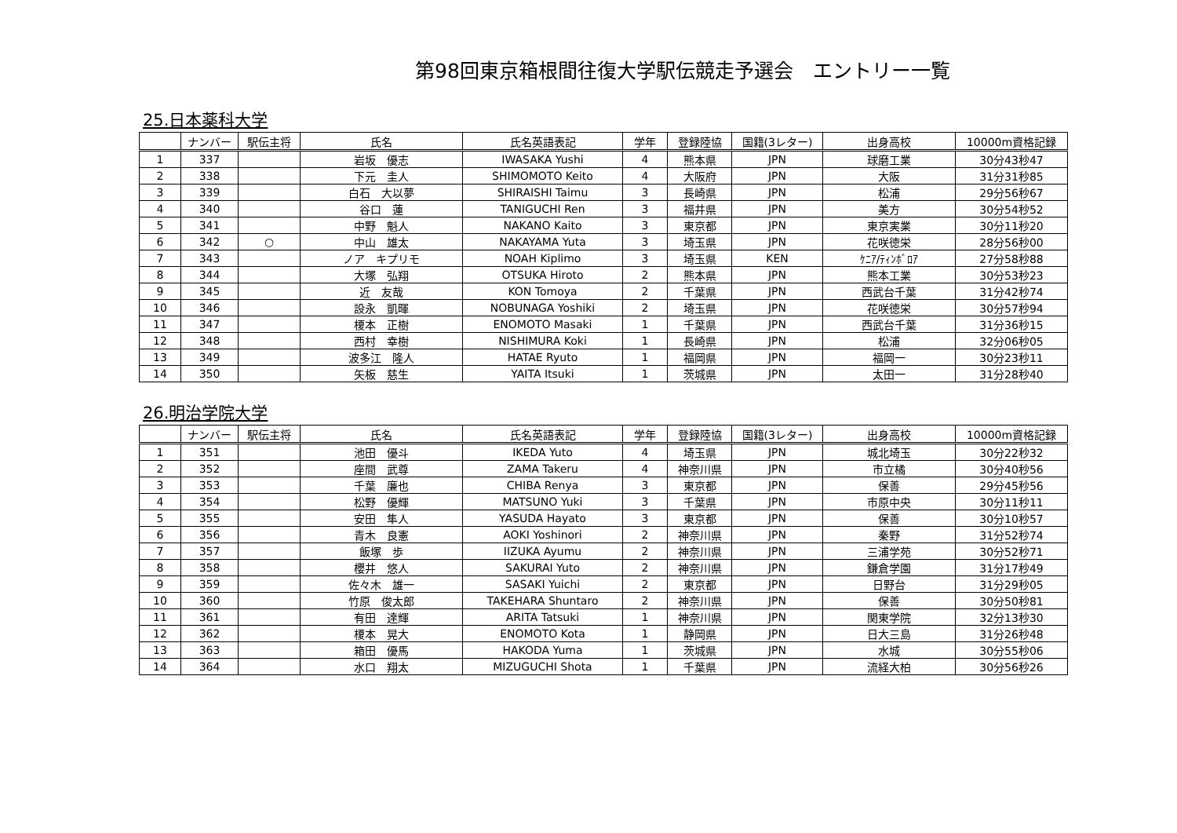第98回東京箱根間往復大学駅伝競走予選会　エントリー一覧
25.日本薬科大学
| | ナンバー | 駅伝主将 | 氏名 | 氏名英語表記 | 学年 | 登録陸協 | 国籍(3レター) | 出身高校 | 10000m資格記録 |
| --- | --- | --- | --- | --- | --- | --- | --- | --- | --- |
| 1 | 337 | | 岩坂 優志 | IWASAKA Yushi | 4 | 熊本県 | JPN | 球磨工業 | 30分43秒47 |
| 2 | 338 | | 下元 圭人 | SHIMOMOTO Keito | 4 | 大阪府 | JPN | 大阪 | 31分31秒85 |
| 3 | 339 | | 白石 大以夢 | SHIRAISHI Taimu | 3 | 長崎県 | JPN | 松浦 | 29分56秒67 |
| 4 | 340 | | 谷口 蓮 | TANIGUCHI Ren | 3 | 福井県 | JPN | 美方 | 30分54秒52 |
| 5 | 341 | | 中野 魁人 | NAKANO Kaito | 3 | 東京都 | JPN | 東京実業 | 30分11秒20 |
| 6 | 342 | ○ | 中山 雄太 | NAKAYAMA Yuta | 3 | 埼玉県 | JPN | 花咲徳栄 | 28分56秒00 |
| 7 | 343 | | ノア キプリモ | NOAH Kiplimo | 3 | 埼玉県 | KEN | ｹﾆｱ/ﾃｨﾝﾎﾞﾛｱ | 27分58秒88 |
| 8 | 344 | | 大塚 弘翔 | OTSUKA Hiroto | 2 | 熊本県 | JPN | 熊本工業 | 30分53秒23 |
| 9 | 345 | | 近 友哉 | KON Tomoya | 2 | 千葉県 | JPN | 西武台千葉 | 31分42秒74 |
| 10 | 346 | | 設永 凱暉 | NOBUNAGA Yoshiki | 2 | 埼玉県 | JPN | 花咲徳栄 | 30分57秒94 |
| 11 | 347 | | 榎本 正樹 | ENOMOTO Masaki | 1 | 千葉県 | JPN | 西武台千葉 | 31分36秒15 |
| 12 | 348 | | 西村 幸樹 | NISHIMURA Koki | 1 | 長崎県 | JPN | 松浦 | 32分06秒05 |
| 13 | 349 | | 波多江 隆人 | HATAE Ryuto | 1 | 福岡県 | JPN | 福岡一 | 30分23秒11 |
| 14 | 350 | | 矢板 慈生 | YAITA Itsuki | 1 | 茨城県 | JPN | 太田一 | 31分28秒40 |
26.明治学院大学
| | ナンバー | 駅伝主将 | 氏名 | 氏名英語表記 | 学年 | 登録陸協 | 国籍(3レター) | 出身高校 | 10000m資格記録 |
| --- | --- | --- | --- | --- | --- | --- | --- | --- | --- |
| 1 | 351 | | 池田 優斗 | IKEDA Yuto | 4 | 埼玉県 | JPN | 城北埼玉 | 30分22秒32 |
| 2 | 352 | | 座間 武尊 | ZAMA Takeru | 4 | 神奈川県 | JPN | 市立橘 | 30分40秒56 |
| 3 | 353 | | 千葉 廉也 | CHIBA Renya | 3 | 東京都 | JPN | 保善 | 29分45秒56 |
| 4 | 354 | | 松野 優輝 | MATSUNO Yuki | 3 | 千葉県 | JPN | 市原中央 | 30分11秒11 |
| 5 | 355 | | 安田 隼人 | YASUDA Hayato | 3 | 東京都 | JPN | 保善 | 30分10秒57 |
| 6 | 356 | | 青木 良憲 | AOKI Yoshinori | 2 | 神奈川県 | JPN | 秦野 | 31分52秒74 |
| 7 | 357 | | 飯塚 歩 | IIZUKA Ayumu | 2 | 神奈川県 | JPN | 三浦学苑 | 30分52秒71 |
| 8 | 358 | | 櫻井 悠人 | SAKURAI Yuto | 2 | 神奈川県 | JPN | 鎌倉学園 | 31分17秒49 |
| 9 | 359 | | 佐々木 雄一 | SASAKI Yuichi | 2 | 東京都 | JPN | 日野台 | 31分29秒05 |
| 10 | 360 | | 竹原 俊太郎 | TAKEHARA Shuntaro | 2 | 神奈川県 | JPN | 保善 | 30分50秒81 |
| 11 | 361 | | 有田 達輝 | ARITA Tatsuki | 1 | 神奈川県 | JPN | 関東学院 | 32分13秒30 |
| 12 | 362 | | 榎本 晃大 | ENOMOTO Kota | 1 | 静岡県 | JPN | 日大三島 | 31分26秒48 |
| 13 | 363 | | 箱田 優馬 | HAKODA Yuma | 1 | 茨城県 | JPN | 水城 | 30分55秒06 |
| 14 | 364 | | 水口 翔太 | MIZUGUCHI Shota | 1 | 千葉県 | JPN | 流経大柏 | 30分56秒26 |